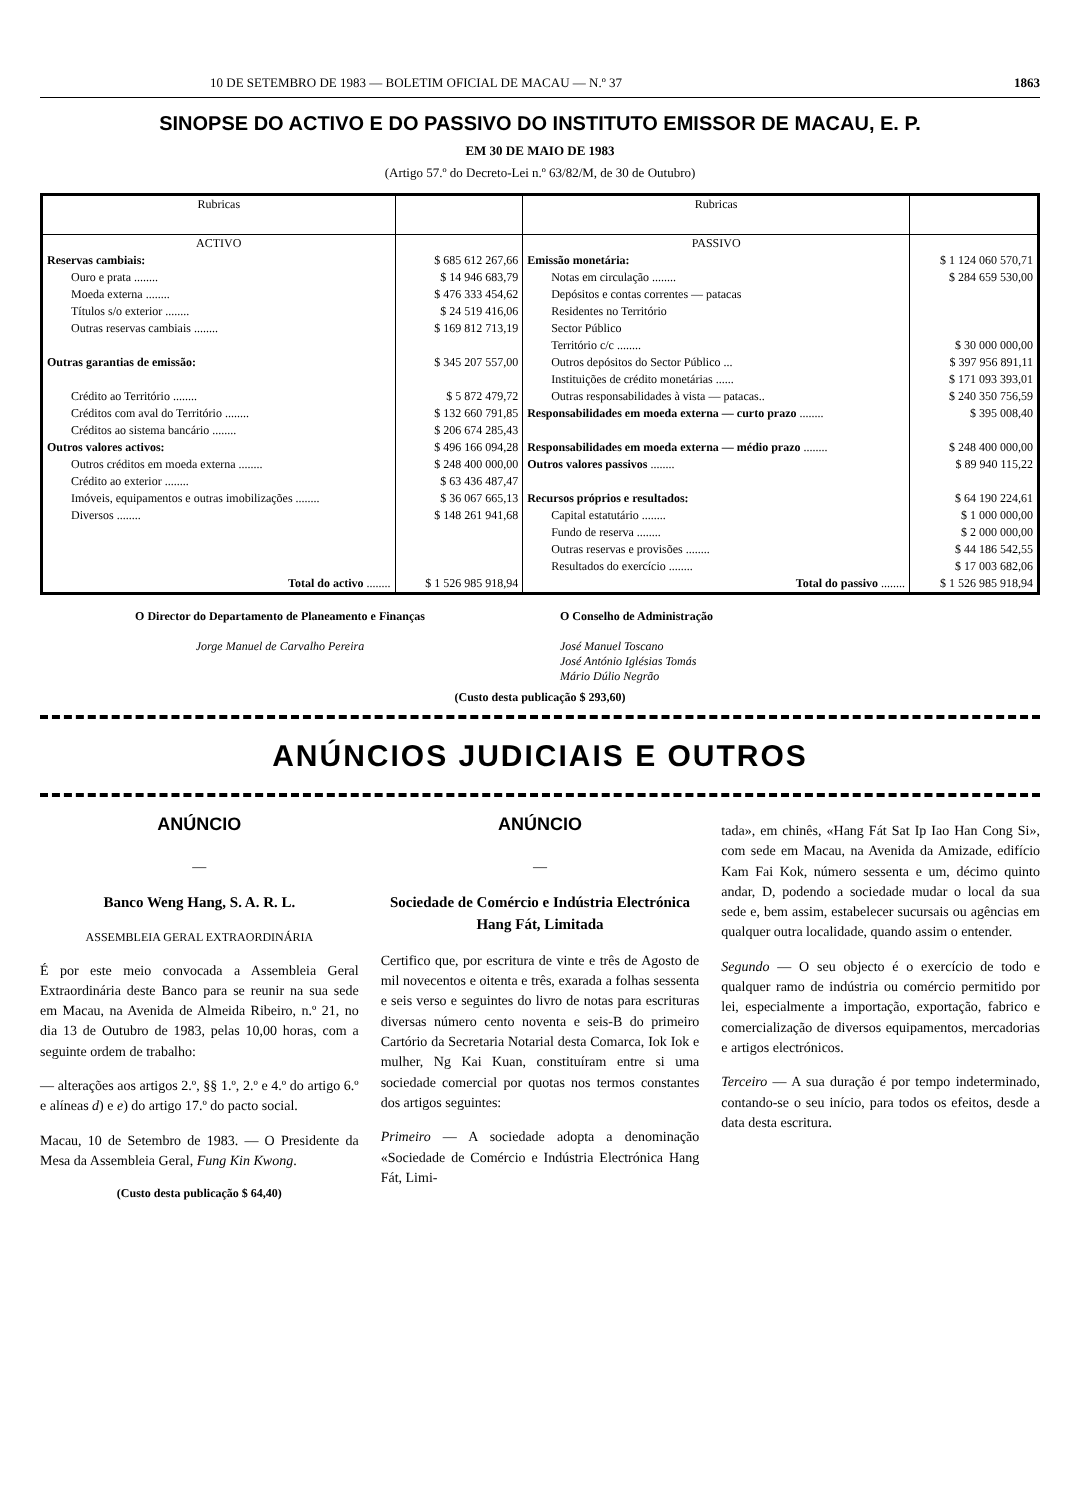10 DE SETEMBRO DE 1983 — BOLETIM OFICIAL DE MACAU — N.º 37 1863
SINOPSE DO ACTIVO E DO PASSIVO DO INSTITUTO EMISSOR DE MACAU, E. P.
EM 30 DE MAIO DE 1983
(Artigo 57.º do Decreto-Lei n.º 63/82/M, de 30 de Outubro)
| Rubricas | | Rubricas | |
| --- | --- | --- | --- |
| ACTIVO | | PASSIVO | |
| Reservas cambiais: | $ 685 612 267,66 | Emissão monetária: | $ 1 124 060 570,71 |
| Ouro e prata ........ | $ 14 946 683,79 | Notas em circulação ........ | $ 284 659 530,00 |
| Moeda externa ........ | $ 476 333 454,62 | Depósitos e contas correntes — patacas | |
| Títulos s/o exterior ........ | $ 24 519 416,06 | Residentes no Território | |
| Outras reservas cambiais ........ | $ 169 812 713,19 | Sector Público | |
| | | Território c/c ........ | $ 30 000 000,00 |
| Outras garantias de emissão: | $ 345 207 557,00 | Outros depósitos do Sector Público ... | $ 397 956 891,11 |
| | | Instituições de crédito monetárias ...... | $ 171 093 393,01 |
| Crédito ao Território ........ | $ 5 872 479,72 | Outras responsabilidades à vista — patacas.. | $ 240 350 756,59 |
| Créditos com aval do Território ........ | $ 132 660 791,85 | Responsabilidades em moeda externa — curto prazo ........ | $ 395 008,40 |
| Créditos ao sistema bancário ........ | $ 206 674 285,43 | | |
| Outros valores activos: | $ 496 166 094,28 | Responsabilidades em moeda externa — médio prazo ........ | $ 248 400 000,00 |
| Outros créditos em moeda externa ........ | $ 248 400 000,00 | Outros valores passivos ........ | $ 89 940 115,22 |
| Crédito ao exterior ........ | $ 63 436 487,47 | | |
| Imóveis, equipamentos e outras imobilizações ........ | $ 36 067 665,13 | Recursos próprios e resultados: | $ 64 190 224,61 |
| Diversos ........ | $ 148 261 941,68 | Capital estatutário ........ | $ 1 000 000,00 |
| | | Fundo de reserva ........ | $ 2 000 000,00 |
| | | Outras reservas e provisões ........ | $ 44 186 542,55 |
| | | Resultados do exercício ........ | $ 17 003 682,06 |
| Total do activo ........ | $ 1 526 985 918,94 | Total do passivo ........ | $ 1 526 985 918,94 |
O Director do Departamento de Planeamento e Finanças
Jorge Manuel de Carvalho Pereira
O Conselho de Administração
José Manuel Toscano
José António Iglésias Tomás
Mário Dúlio Negrão
(Custo desta publicação $ 293,60)
ANÚNCIOS JUDICIAIS E OUTROS
ANÚNCIO
—
Banco Weng Hang, S. A. R. L.
ASSEMBLEIA GERAL EXTRAORDINÁRIA
É por este meio convocada a Assembleia Geral Extraordinária deste Banco para se reunir na sua sede em Macau, na Avenida de Almeida Ribeiro, n.º 21, no dia 13 de Outubro de 1983, pelas 10,00 horas, com a seguinte ordem de trabalho:
— alterações aos artigos 2.º, §§ 1.º, 2.º e 4.º do artigo 6.º e alíneas d) e e) do artigo 17.º do pacto social.
Macau, 10 de Setembro de 1983. — O Presidente da Mesa da Assembleia Geral, Fung Kin Kwong.
(Custo desta publicação $ 64,40)
ANÚNCIO
—
Sociedade de Comércio e Indústria Electrónica Hang Fát, Limitada
Certifico que, por escritura de vinte e três de Agosto de mil novecentos e oitenta e três, exarada a folhas sessenta e seis verso e seguintes do livro de notas para escrituras diversas número cento noventa e seis-B do primeiro Cartório da Secretaria Notarial desta Comarca, Iok Iok e mulher, Ng Kai Kuan, constituíram entre si uma sociedade comercial por quotas nos termos constantes dos artigos seguintes:
Primeiro — A sociedade adopta a denominação «Sociedade de Comércio e Indústria Electrónica Hang Fát, Limi-
tada», em chinês, «Hang Fát Sat Ip Iao Han Cong Si», com sede em Macau, na Avenida da Amizade, edifício Kam Fai Kok, número sessenta e um, décimo quinto andar, D, podendo a sociedade mudar o local da sua sede e, bem assim, estabelecer sucursais ou agências em qualquer outra localidade, quando assim o entender.
Segundo — O seu objecto é o exercício de todo e qualquer ramo de indústria ou comércio permitido por lei, especialmente a importação, exportação, fabrico e comercialização de diversos equipamentos, mercadorias e artigos electrónicos.
Terceiro — A sua duração é por tempo indeterminado, contando-se o seu início, para todos os efeitos, desde a data desta escritura.